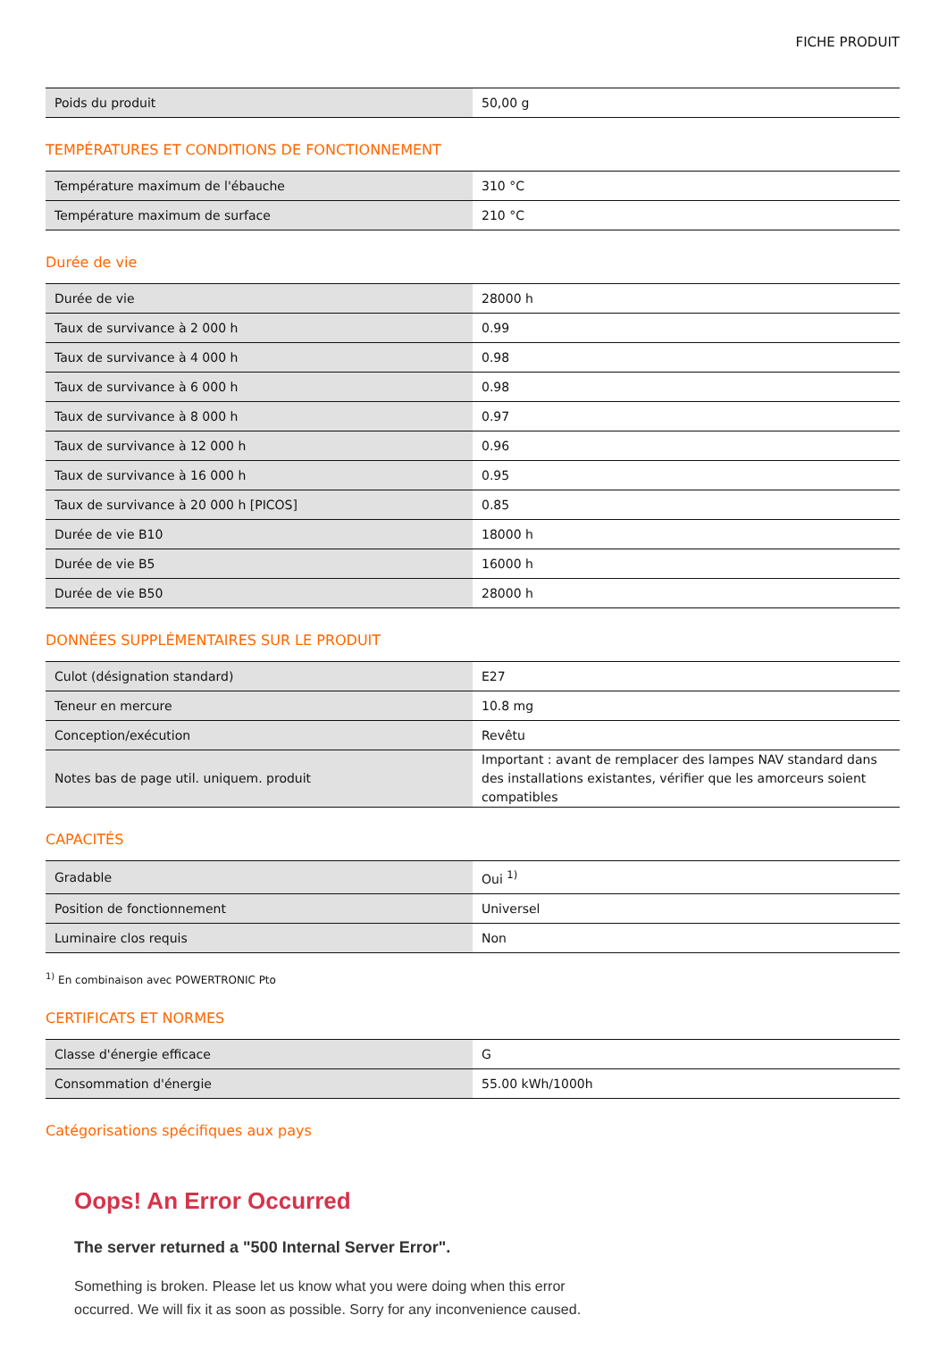FICHE PRODUIT
| Poids du produit | 50,00 g |
TEMPÉRATURES ET CONDITIONS DE FONCTIONNEMENT
| Température maximum de l'ébauche | 310 °C |
| Température maximum de surface | 210 °C |
Durée de vie
| Durée de vie | 28000 h |
| Taux de survivance à 2 000 h | 0.99 |
| Taux de survivance à 4 000 h | 0.98 |
| Taux de survivance à 6 000 h | 0.98 |
| Taux de survivance à 8 000 h | 0.97 |
| Taux de survivance à 12 000 h | 0.96 |
| Taux de survivance à 16 000 h | 0.95 |
| Taux de survivance à 20 000 h [PICOS] | 0.85 |
| Durée de vie B10 | 18000 h |
| Durée de vie B5 | 16000 h |
| Durée de vie B50 | 28000 h |
DONNÉES SUPPLÉMENTAIRES SUR LE PRODUIT
| Culot (désignation standard) | E27 |
| Teneur en mercure | 10.8 mg |
| Conception/exécution | Revêtu |
| Notes bas de page util. uniquem. produit | Important : avant de remplacer des lampes NAV standard dans des installations existantes, vérifier que les amorceurs soient compatibles |
CAPACITÉS
| Gradable | Oui <sup>1)</sup> |
| Position de fonctionnement | Universel |
| Luminaire clos requis | Non |
<sup>1)</sup> En combinaison avec POWERTRONIC Pto
CERTIFICATS ET NORMES
| Classe d'énergie efficace | G |
| Consommation d'énergie | 55.00 kWh/1000h |
Catégorisations spécifiques aux pays
Oops! An Error Occurred
The server returned a "500 Internal Server Error".
Something is broken. Please let us know what you were doing when this error occurred. We will fix it as soon as possible. Sorry for any inconvenience caused.